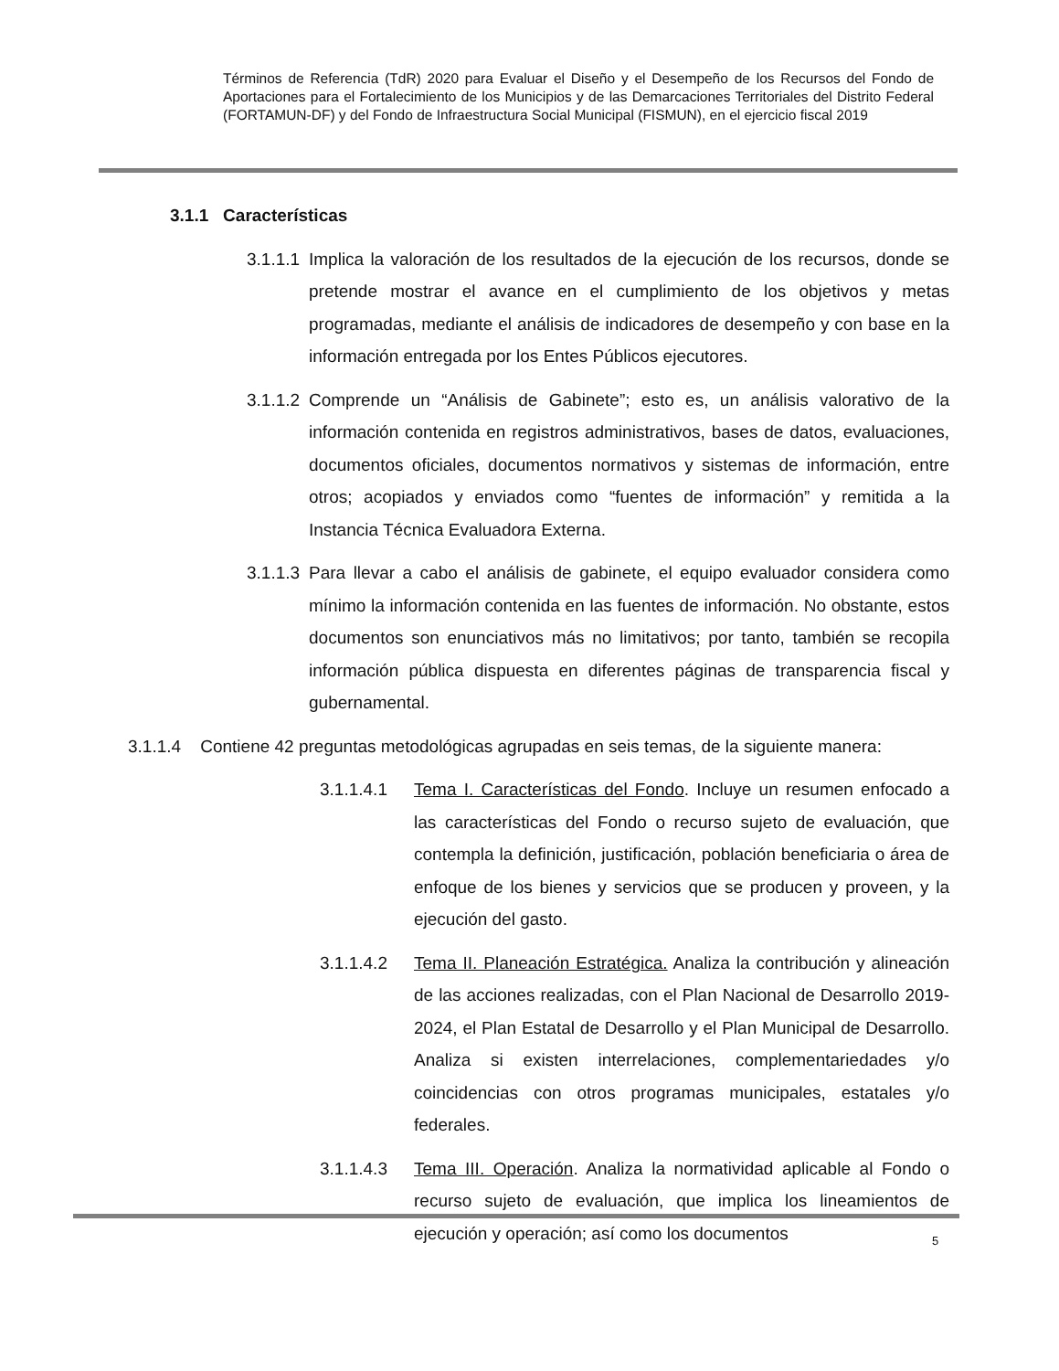Términos de Referencia (TdR) 2020 para Evaluar el Diseño y el Desempeño de los Recursos del Fondo de Aportaciones para el Fortalecimiento de los Municipios y de las Demarcaciones Territoriales del Distrito Federal (FORTAMUN-DF) y del Fondo de Infraestructura Social Municipal (FISMUN), en el ejercicio fiscal 2019
3.1.1 Características
3.1.1.1 Implica la valoración de los resultados de la ejecución de los recursos, donde se pretende mostrar el avance en el cumplimiento de los objetivos y metas programadas, mediante el análisis de indicadores de desempeño y con base en la información entregada por los Entes Públicos ejecutores.
3.1.1.2 Comprende un “Análisis de Gabinete”; esto es, un análisis valorativo de la información contenida en registros administrativos, bases de datos, evaluaciones, documentos oficiales, documentos normativos y sistemas de información, entre otros; acopiados y enviados como “fuentes de información” y remitida a la Instancia Técnica Evaluadora Externa.
3.1.1.3 Para llevar a cabo el análisis de gabinete, el equipo evaluador considera como mínimo la información contenida en las fuentes de información. No obstante, estos documentos son enunciativos más no limitativos; por tanto, también se recopila información pública dispuesta en diferentes páginas de transparencia fiscal y gubernamental.
3.1.1.4 Contiene 42 preguntas metodológicas agrupadas en seis temas, de la siguiente manera:
3.1.1.4.1 Tema I. Características del Fondo. Incluye un resumen enfocado a las características del Fondo o recurso sujeto de evaluación, que contempla la definición, justificación, población beneficiaria o área de enfoque de los bienes y servicios que se producen y proveen, y la ejecución del gasto.
3.1.1.4.2 Tema II. Planeación Estratégica. Analiza la contribución y alineación de las acciones realizadas, con el Plan Nacional de Desarrollo 2019-2024, el Plan Estatal de Desarrollo y el Plan Municipal de Desarrollo. Analiza si existen interrelaciones, complementariedades y/o coincidencias con otros programas municipales, estatales y/o federales.
3.1.1.4.3 Tema III. Operación. Analiza la normatividad aplicable al Fondo o recurso sujeto de evaluación, que implica los lineamientos de ejecución y operación; así como los documentos
5